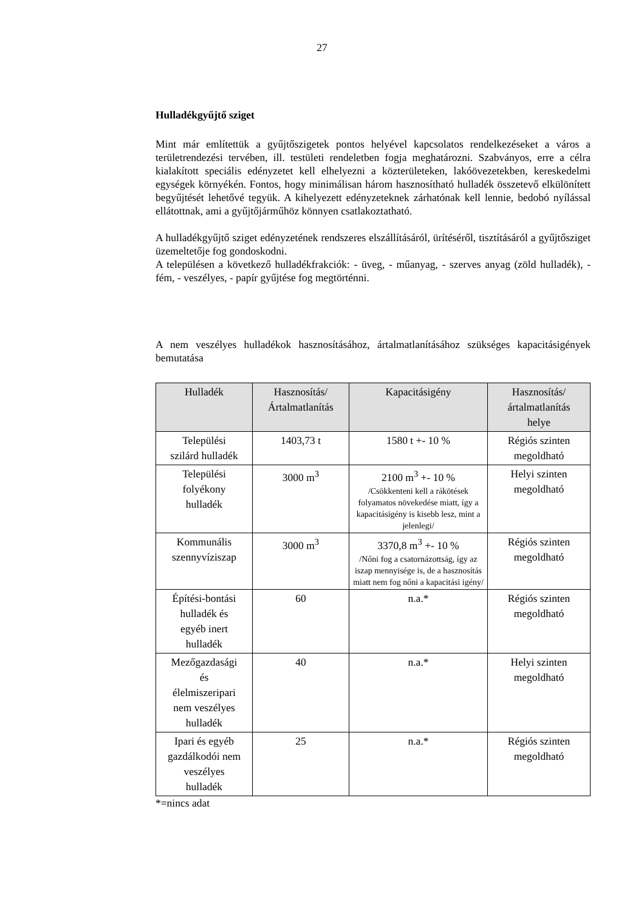27
Hulladékgyűjtő sziget
Mint már említettük a gyűjtőszigetek pontos helyével kapcsolatos rendelkezéseket a város a területrendezési tervében, ill. testületi rendeletben fogja meghatározni. Szabványos, erre a célra kialakított speciális edényzetet kell elhelyezni a közterületeken, lakóövezetekben, kereskedelmi egységek környékén. Fontos, hogy minimálisan három hasznosítható hulladék összetevő elkülönített begyűjtését lehetővé tegyük. A kihelyezett edényzeteknek zárhatónak kell lennie, bedobó nyílással ellátottnak, ami a gyűjtőjárműhöz könnyen csatlakoztatható.
A hulladékgyűjtő sziget edényzetének rendszeres elszállításáról, ürítéséről, tisztításáról a gyűjtősziget üzemeltetője fog gondoskodni.
A településen a következő hulladékfrakciók: - üveg, - műanyag, - szerves anyag (zöld hulladék), - fém, - veszélyes, - papír gyűjtése fog megtörténni.
A nem veszélyes hulladékok hasznosításához, ártalmatlanításához szükséges kapacitásigények bemutatása
| Hulladék | Hasznosítás/ Ártalmatlanítás | Kapacitásigény | Hasznosítás/ ártalmatlanítás helye |
| --- | --- | --- | --- |
| Települési szilárd hulladék | 1403,73 t | 1580 t +- 10 % | Régiós szinten megoldható |
| Települési folyékony hulladék | 3000 m<sup>3</sup> | 2100 m<sup>3</sup> +- 10 % /Csökkenteni kell a rákötések folyamatos növekedése miatt, így a kapacitásigény is kisebb lesz, mint a jelenlegi/ | Helyi szinten megoldható |
| Kommunális szennyvíziszap | 3000 m<sup>3</sup> | 3370,8 m<sup>3</sup> +- 10 % /Nőni fog a csatornázottság, így az iszap mennyisége is, de a hasznosítás miatt nem fog nőni a kapacitási igény/ | Régiós szinten megoldható |
| Építési-bontási hulladék és egyéb inert hulladék | 60 | n.a.* | Régiós szinten megoldható |
| Mezőgazdasági és élelmiszeripari nem veszélyes hulladék | 40 | n.a.* | Helyi szinten megoldható |
| Ipari és egyéb gazdálkodói nem veszélyes hulladék | 25 | n.a.* | Régiós szinten megoldható |
*=nincs adat